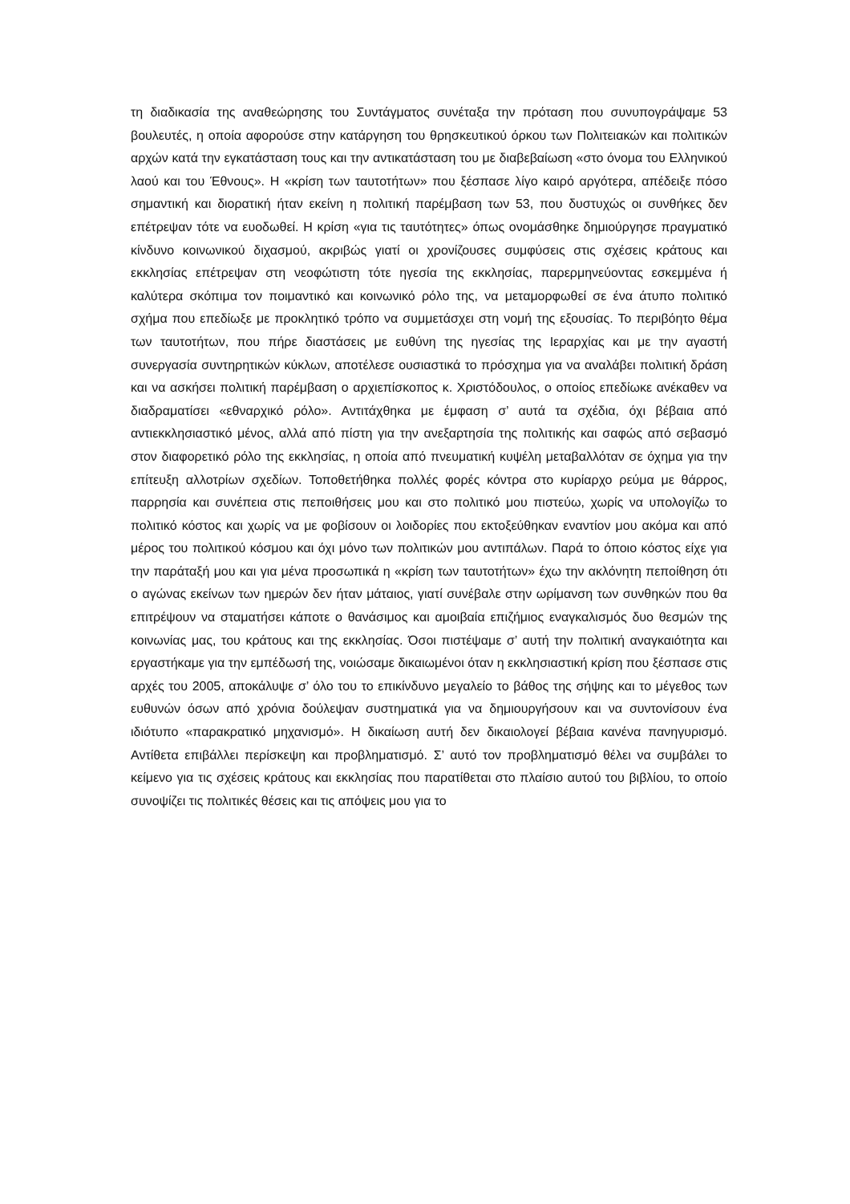τη διαδικασία της αναθεώρησης του Συντάγματος συνέταξα την πρόταση που συνυπογράψαμε 53 βουλευτές, η οποία αφορούσε στην κατάργηση του θρησκευτικού όρκου των Πολιτειακών και πολιτικών αρχών κατά την εγκατάσταση τους και την αντικατάσταση του με διαβεβαίωση «στο όνομα του Ελληνικού λαού και του Έθνους». Η «κρίση των ταυτοτήτων» που ξέσπασε λίγο καιρό αργότερα, απέδειξε πόσο σημαντική και διορατική ήταν εκείνη η πολιτική παρέμβαση των 53, που δυστυχώς οι συνθήκες δεν επέτρεψαν τότε να ευοδωθεί. Η κρίση «για τις ταυτότητες» όπως ονομάσθηκε δημιούργησε πραγματικό κίνδυνο κοινωνικού διχασμού, ακριβώς γιατί οι χρονίζουσες συμφύσεις στις σχέσεις κράτους και εκκλησίας επέτρεψαν στη νεοφώτιστη τότε ηγεσία της εκκλησίας, παρερμηνεύοντας εσκεμμένα ή καλύτερα σκόπιμα τον ποιμαντικό και κοινωνικό ρόλο της, να μεταμορφωθεί σε ένα άτυπο πολιτικό σχήμα που επεδίωξε με προκλητικό τρόπο να συμμετάσχει στη νομή της εξουσίας. Το περιβόητο θέμα των ταυτοτήτων, που πήρε διαστάσεις με ευθύνη της ηγεσίας της Ιεραρχίας και με την αγαστή συνεργασία συντηρητικών κύκλων, αποτέλεσε ουσιαστικά το πρόσχημα για να αναλάβει πολιτική δράση και να ασκήσει πολιτική παρέμβαση ο αρχιεπίσκοπος κ. Χριστόδουλος, ο οποίος επεδίωκε ανέκαθεν να διαδραματίσει «εθναρχικό ρόλο». Αντιτάχθηκα με έμφαση σ’ αυτά τα σχέδια, όχι βέβαια από αντιεκκλησιαστικό μένος, αλλά από πίστη για την ανεξαρτησία της πολιτικής και σαφώς από σεβασμό στον διαφορετικό ρόλο της εκκλησίας, η οποία από πνευματική κυψέλη μεταβαλλόταν σε όχημα για την επίτευξη αλλοτρίων σχεδίων. Τοποθετήθηκα πολλές φορές κόντρα στο κυρίαρχο ρεύμα με θάρρος, παρρησία και συνέπεια στις πεποιθήσεις μου και στο πολιτικό μου πιστεύω, χωρίς να υπολογίζω το πολιτικό κόστος και χωρίς να με φοβίσουν οι λοιδορίες που εκτοξεύθηκαν εναντίον μου ακόμα και από μέρος του πολιτικού κόσμου και όχι μόνο των πολιτικών μου αντιπάλων. Παρά το όποιο κόστος είχε για την παράταξή μου και για μένα προσωπικά η «κρίση των ταυτοτήτων» έχω την ακλόνητη πεποίθηση ότι ο αγώνας εκείνων των ημερών δεν ήταν μάταιος, γιατί συνέβαλε στην ωρίμανση των συνθηκών που θα επιτρέψουν να σταματήσει κάποτε ο θανάσιμος και αμοιβαία επιζήμιος εναγκαλισμός δυο θεσμών της κοινωνίας μας, του κράτους και της εκκλησίας. Όσοι πιστέψαμε σ’ αυτή την πολιτική αναγκαιότητα και εργαστήκαμε για την εμπέδωσή της, νοιώσαμε δικαιωμένοι όταν η εκκλησιαστική κρίση που ξέσπασε στις αρχές του 2005, αποκάλυψε σ’ όλο του το επικίνδυνο μεγαλείο το βάθος της σήψης και το μέγεθος των ευθυνών όσων από χρόνια δούλεψαν συστηματικά για να δημιουργήσουν και να συντονίσουν ένα ιδιότυπο «παρακρατικό μηχανισμό». Η δικαίωση αυτή δεν δικαιολογεί βέβαια κανένα πανηγυρισμό. Αντίθετα επιβάλλει περίσκεψη και προβληματισμό. Σ’ αυτό τον προβληματισμό θέλει να συμβάλει το κείμενο για τις σχέσεις κράτους και εκκλησίας που παρατίθεται στο πλαίσιο αυτού του βιβλίου, το οποίο συνοψίζει τις πολιτικές θέσεις και τις απόψεις μου για το